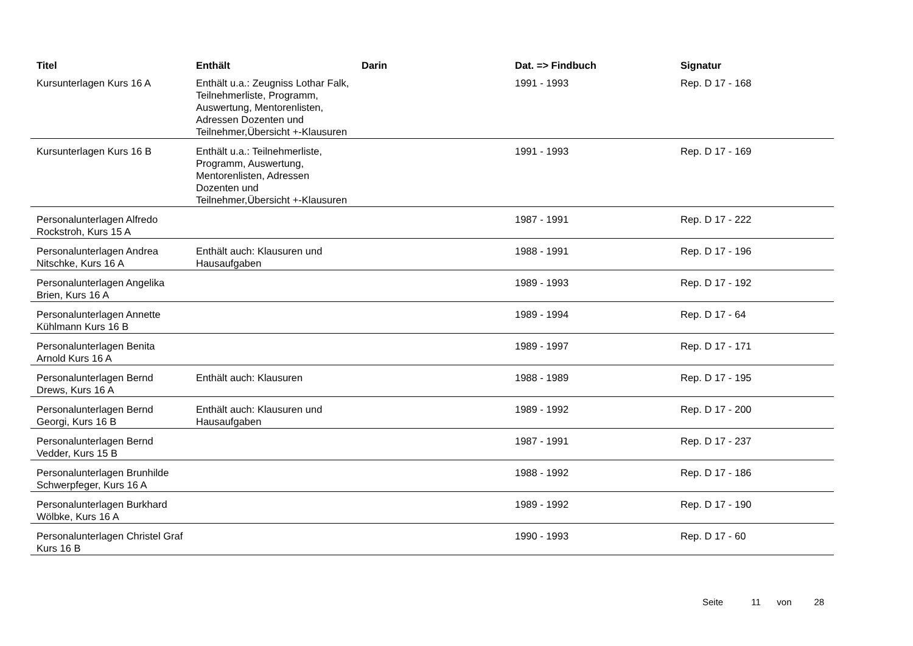| Titel | Enthält | Darin | Dat. => Findbuch | Signatur |
| --- | --- | --- | --- | --- |
| Kursunterlagen Kurs 16 A | Enthält u.a.: Zeugniss Lothar Falk, Teilnehmerliste, Programm, Auswertung, Mentorenlisten, Adressen Dozenten und Teilnehmer,Übersicht +-Klausuren | | 1991 - 1993 | Rep. D 17 - 168 |
| Kursunterlagen Kurs 16 B | Enthält u.a.: Teilnehmerliste, Programm, Auswertung, Mentorenlisten, Adressen Dozenten und Teilnehmer,Übersicht +-Klausuren | | 1991 - 1993 | Rep. D 17 - 169 |
| Personalunterlagen Alfredo Rockstroh, Kurs 15 A | | | 1987 - 1991 | Rep. D 17 - 222 |
| Personalunterlagen Andrea Nitschke, Kurs 16 A | Enthält auch: Klausuren und Hausaufgaben | | 1988 - 1991 | Rep. D 17 - 196 |
| Personalunterlagen Angelika Brien, Kurs 16 A | | | 1989 - 1993 | Rep. D 17 - 192 |
| Personalunterlagen Annette Kühlmann Kurs 16 B | | | 1989 - 1994 | Rep. D 17 - 64 |
| Personalunterlagen Benita Arnold Kurs 16 A | | | 1989 - 1997 | Rep. D 17 - 171 |
| Personalunterlagen Bernd Drews, Kurs 16 A | Enthält auch: Klausuren | | 1988 - 1989 | Rep. D 17 - 195 |
| Personalunterlagen Bernd Georgi, Kurs 16 B | Enthält auch: Klausuren und Hausaufgaben | | 1989 - 1992 | Rep. D 17 - 200 |
| Personalunterlagen Bernd Vedder, Kurs 15 B | | | 1987 - 1991 | Rep. D 17 - 237 |
| Personalunterlagen Brunhilde Schwerpfeger, Kurs 16 A | | | 1988 - 1992 | Rep. D 17 - 186 |
| Personalunterlagen Burkhard Wölbke, Kurs 16 A | | | 1989 - 1992 | Rep. D 17 - 190 |
| Personalunterlagen Christel Graf Kurs 16 B | | | 1990 - 1993 | Rep. D 17 - 60 |
Seite 11 von 28